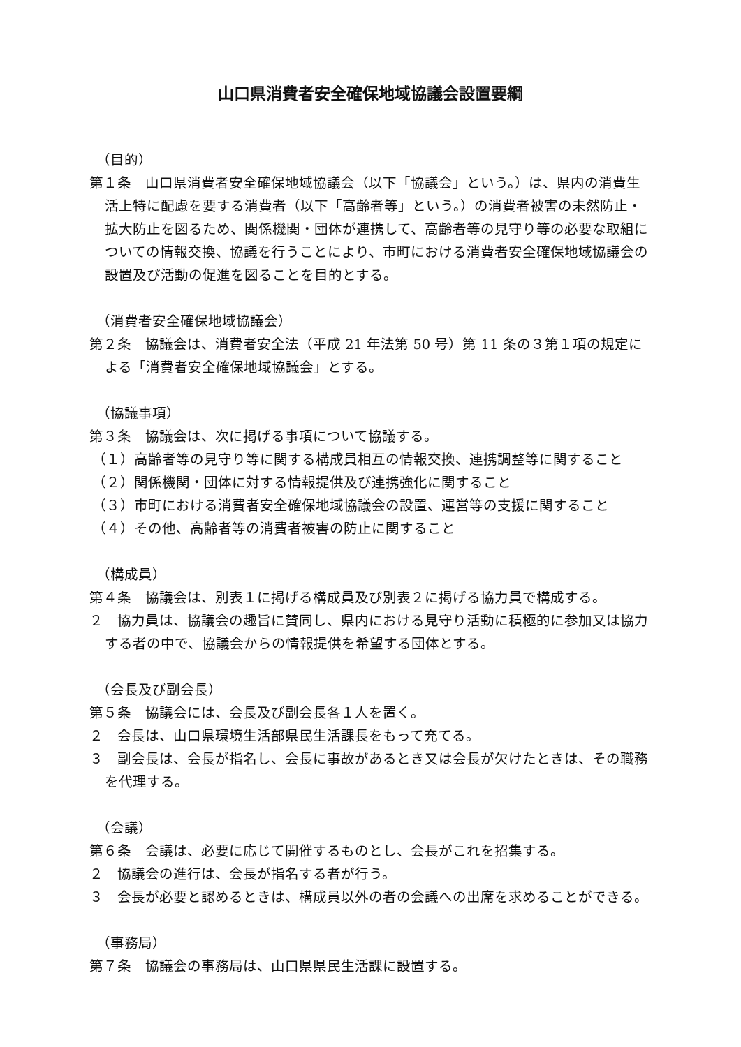山口県消費者安全確保地域協議会設置要綱
（目的）
第１条　山口県消費者安全確保地域協議会（以下「協議会」という。）は、県内の消費生活上特に配慮を要する消費者（以下「高齢者等」という。）の消費者被害の未然防止・拡大防止を図るため、関係機関・団体が連携して、高齢者等の見守り等の必要な取組についての情報交換、協議を行うことにより、市町における消費者安全確保地域協議会の設置及び活動の促進を図ることを目的とする。
（消費者安全確保地域協議会）
第２条　協議会は、消費者安全法（平成 21 年法第 50 号）第 11 条の３第１項の規定による「消費者安全確保地域協議会」とする。
（協議事項）
第３条　協議会は、次に掲げる事項について協議する。
（１）高齢者等の見守り等に関する構成員相互の情報交換、連携調整等に関すること
（２）関係機関・団体に対する情報提供及び連携強化に関すること
（３）市町における消費者安全確保地域協議会の設置、運営等の支援に関すること
（４）その他、高齢者等の消費者被害の防止に関すること
（構成員）
第４条　協議会は、別表１に掲げる構成員及び別表２に掲げる協力員で構成する。
２　協力員は、協議会の趣旨に賛同し、県内における見守り活動に積極的に参加又は協力する者の中で、協議会からの情報提供を希望する団体とする。
（会長及び副会長）
第５条　協議会には、会長及び副会長各１人を置く。
２　会長は、山口県環境生活部県民生活課長をもって充てる。
３　副会長は、会長が指名し、会長に事故があるとき又は会長が欠けたときは、その職務を代理する。
（会議）
第６条　会議は、必要に応じて開催するものとし、会長がこれを招集する。
２　協議会の進行は、会長が指名する者が行う。
３　会長が必要と認めるときは、構成員以外の者の会議への出席を求めることができる。
（事務局）
第７条　協議会の事務局は、山口県県民生活課に設置する。